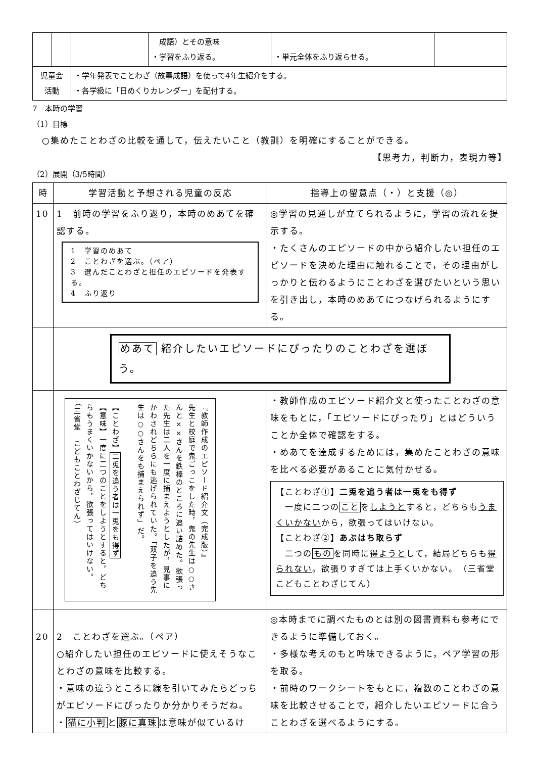| | | | 成語）とその意味 ・学習をふり返る。 | ・単元全体をふり返らせる。 | |
| 児童会 活動 | | ・学年発表でことわざ（故事成語）を使って4年生紹介をする。 ・各学級に「日めくりカレンダー」を配付する。 | | | |
7　本時の学習
（1）目標
　○集めたことわざの比較を通して，伝えたいこと（教訓）を明確にすることができる。
【思考力，判断力，表現力等】
（2）展開（3/5時間）
| 時 | 学習活動と予想される児童の反応 | 指導上の留意点（・）と支援（◎） |
| --- | --- | --- |
| 10 | 1 前時の学習をふり返り，本時のめあてを確認する。 1 学習のめあて 2 ことわざを選ぶ。（ペア） 3 選んだことわざと担任のエピソードを発表する。 4 ふり返り | ◎学習の見通しが立てられるように，学習の流れを提示する。 ・たくさんのエピソードの中から紹介したい担任のエピソードを決めた理由に触れることで，その理由がしっかりと伝わるようにことわざを選びたいという思いを引き出し，本時のめあてにつなげられるようにする。 |
| | めあて 紹介したいエピソードにぴったりのことわざを選ぼう。 | |
| | 『教師作成のエピソード紹介文（完成版）』 先生と校庭で鬼ごっこをした時，鬼の先生は○○さんと××さんを鉄棒のところに追い詰めた。欲張った先生は二人を一度に捕まえようとしたが，見事にかわされどちらにも逃げられていた。「双子を追う先生は○○さんをも捕まえられず」だ。 【ことわざ】 二兎を追う者は一兎をも得ず 【意味】一度に二つのことをしようとすると，どちらもうまくいかないから，欲張ってはいけない。 （三省堂 こどもことわざじてん） | ・教師作成のエピソード紹介文と使ったことわざの意味をもとに，「エピソードにぴったり」とはどういうことか全体で確認をする。 ・めあてを達成するためには，集めたことわざの意味を比べる必要があることに気付かせる。 【ことわざ①】 二兎を追う者は一兎をも得ず 一度に二つの こと を しようと すると，どちらも うまくいかない から，欲張ってはいけない。 【ことわざ②】 あぶはち取らず 二つの もの を同時に 得ようと して，結局どちらも 得られない 。欲張りすぎては上手くいかない。 （三省堂 こどもことわざじてん） |
| 20 | 2 ことわざを選ぶ。（ペア） ○紹介したい担任のエピソードに使えそうなことわざの意味を比較する。 ・意味の違うところに線を引いてみたらどっちがエピソードにぴったりか分かりそうだね。 ・ 猫に小判 と 豚に真珠 は意味が似ているけ | ◎本時までに調べたものとは別の図書資料も参考にできるように準備しておく。 ・多様な考えのもと吟味できるように，ペア学習の形を取る。 ・前時のワークシートをもとに，複数のことわざの意味を比較させることで，紹介したいエピソードに合うことわざを選べるようにする。 |